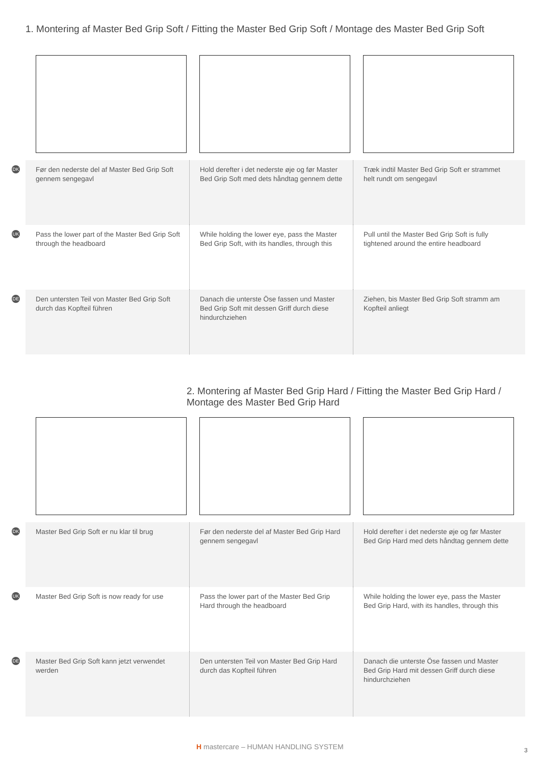1. Montering af Master Bed Grip Soft / Fitting the Master Bed Grip Soft / Montage des Master Bed Grip Soft
DK
Før den nederste del af Master Bed Grip Soft gennem sengegavl
Hold derefter i det nederste øje og før Master Bed Grip Soft med dets håndtag gennem dette
Træk indtil Master Bed Grip Soft er strammet helt rundt om sengegavl
UK
Pass the lower part of the Master Bed Grip Soft through the headboard
While holding the lower eye, pass the Master Bed Grip Soft, with its handles, through this
Pull until the Master Bed Grip Soft is fully tightened around the entire headboard
DE
Den untersten Teil von Master Bed Grip Soft durch das Kopfteil führen
Danach die unterste Öse fassen und Master Bed Grip Soft mit dessen Griff durch diese hindurchziehen
Ziehen, bis Master Bed Grip Soft stramm am Kopfteil anliegt
2. Montering af Master Bed Grip Hard / Fitting the Master Bed Grip Hard / Montage des Master Bed Grip Hard
DK
Master Bed Grip Soft er nu klar til brug
Før den nederste del af Master Bed Grip Hard gennem sengegavl
Hold derefter i det nederste øje og før Master Bed Grip Hard med dets håndtag gennem dette
UK
Master Bed Grip Soft is now ready for use
Pass the lower part of the Master Bed Grip Hard through the headboard
While holding the lower eye, pass the Master Bed Grip Hard, with its handles, through this
DE
Master Bed Grip Soft kann jetzt verwendet werden
Den untersten Teil von Master Bed Grip Hard durch das Kopfteil führen
Danach die unterste Öse fassen und Master Bed Grip Hard mit dessen Griff durch diese hindurchziehen
H mastercare – HUMAN HANDLING SYSTEM
3